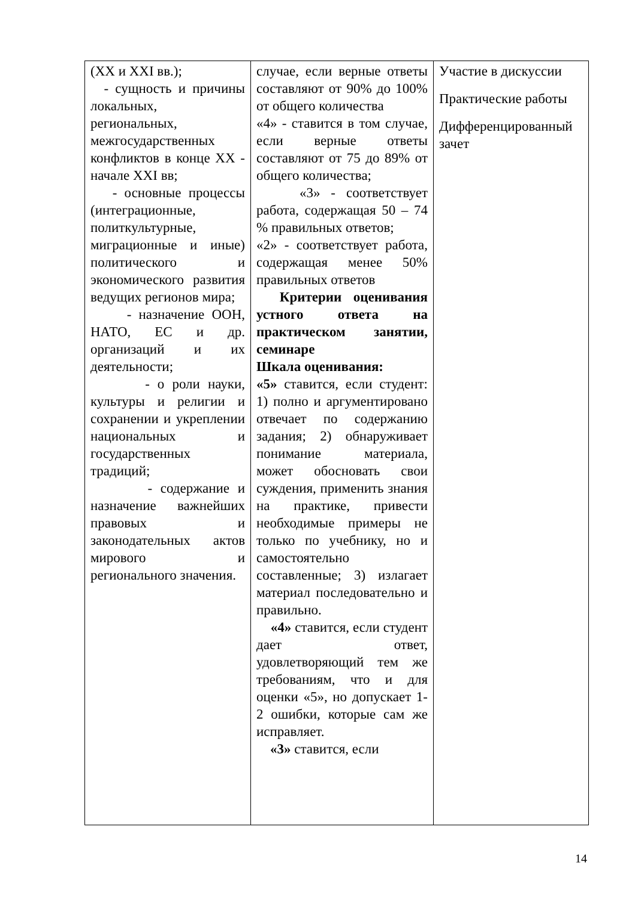| (XX и XXI вв.); - сущность и причины локальных, региональных, межгосударственных конфликтов в конце XX - начале XXI вв; - основные процессы (интеграционные, политкультурные, миграционные и иные) политического и экономического развития ведущих регионов мира; - назначение ООН, НАТО, ЕС и др. организаций и их деятельности; - о роли науки, культуры и религии и сохранении и укреплении национальных и государственных традиций; - содержание и назначение важнейших правовых и законодательных актов мирового и регионального значения. | случае, если верные ответы составляют от 90% до 100% от общего количества «4» - ставится в том случае, если верные ответы составляют от 75 до 89% от общего количества; «3» - соответствует работа, содержащая 50 – 74 % правильных ответов; «2» - соответствует работа, содержащая менее 50% правильных ответов Критерии оценивания устного ответа на практическом занятии, семинаре Шкала оценивания: «5» ставится, если студент: 1) полно и аргументировано отвечает по содержанию задания; 2) обнаруживает понимание материала, может обосновать свои суждения, применить знания на практике, привести необходимые примеры не только по учебнику, но и самостоятельно составленные; 3) излагает материал последовательно и правильно. «4» ставится, если студент дает ответ, удовлетворяющий тем же требованиям, что и для оценки «5», но допускает 1-2 ошибки, которые сам же исправляет. «3» ставится, если | Участие в дискуссии Практические работы Дифференцированный зачет |
14